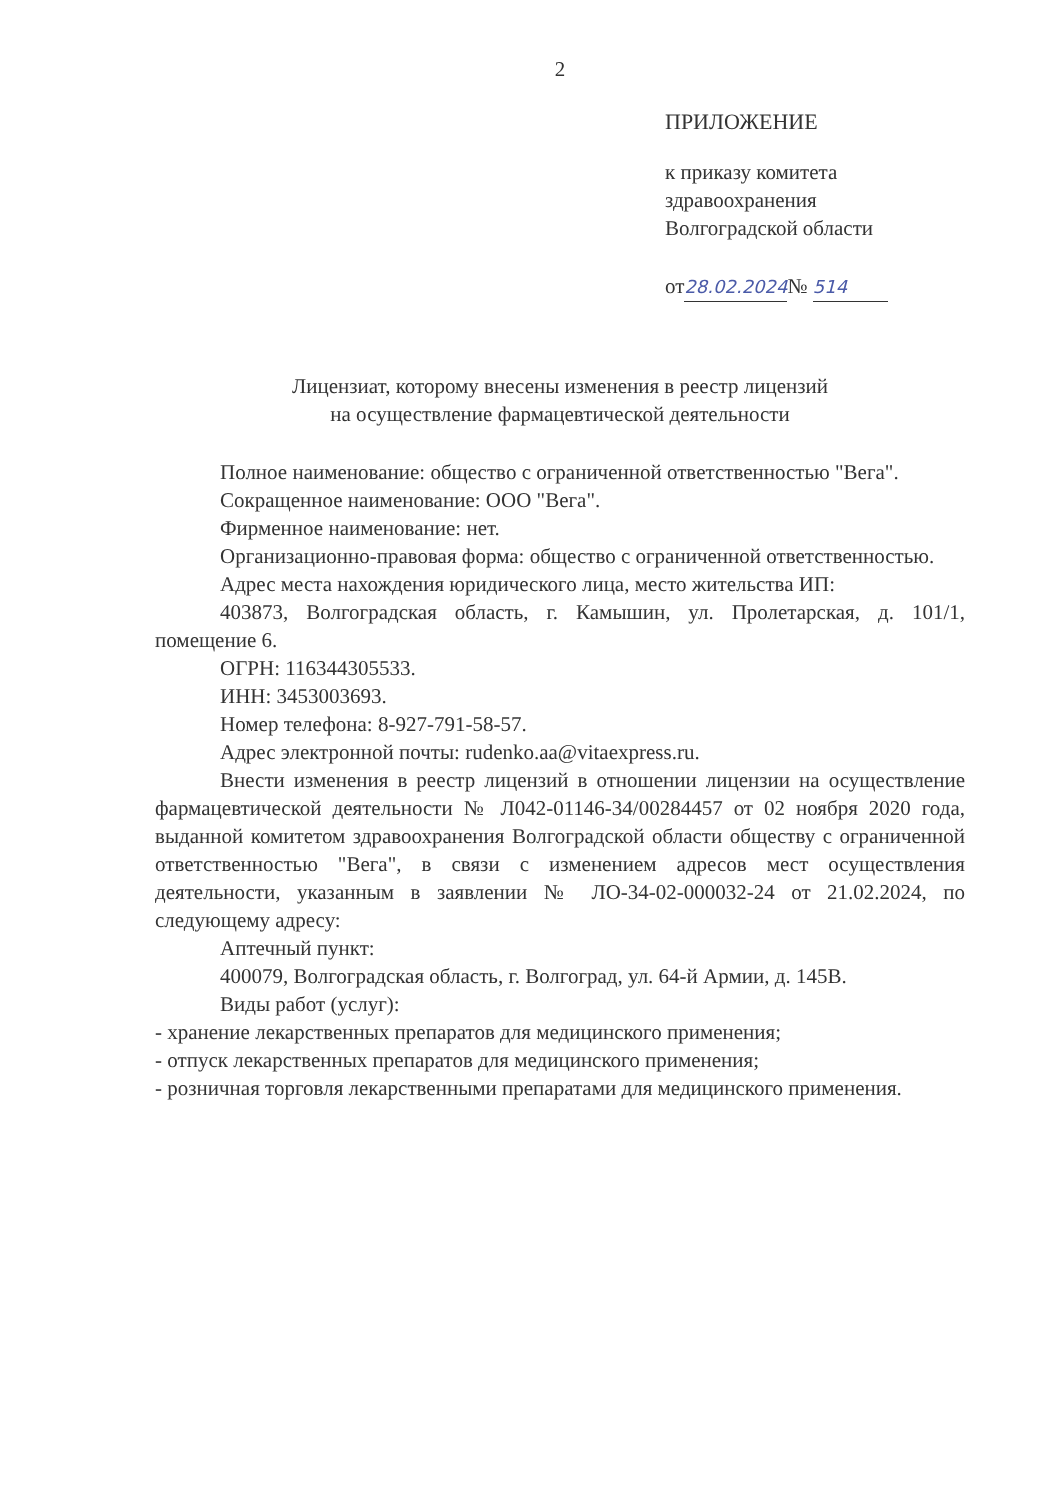2
ПРИЛОЖЕНИЕ
к приказу комитета
здравоохранения
Волгоградской области
от28.02.2024№ 514
Лицензиат, которому внесены изменения в реестр лицензий
на осуществление фармацевтической деятельности
Полное наименование: общество с ограниченной ответственностью "Вега".
Сокращенное наименование: ООО "Вега".
Фирменное наименование: нет.
Организационно-правовая форма: общество с ограниченной ответственностью.
Адрес места нахождения юридического лица, место жительства ИП:
403873, Волгоградская область, г. Камышин, ул. Пролетарская, д. 101/1, помещение 6.
ОГРН: 116344305533.
ИНН: 3453003693.
Номер телефона: 8-927-791-58-57.
Адрес электронной почты: rudenko.aa@vitaexpress.ru.
Внести изменения в реестр лицензий в отношении лицензии на осуществление фармацевтической деятельности № Л042-01146-34/00284457 от 02 ноября 2020 года, выданной комитетом здравоохранения Волгоградской области обществу с ограниченной ответственностью "Вега", в связи с изменением адресов мест осуществления деятельности, указанным в заявлении № ЛО-34-02-000032-24 от 21.02.2024, по следующему адресу:
Аптечный пункт:
400079, Волгоградская область, г. Волгоград, ул. 64-й Армии, д. 145В.
Виды работ (услуг):
- хранение лекарственных препаратов для медицинского применения;
- отпуск лекарственных препаратов для медицинского применения;
- розничная торговля лекарственными препаратами для медицинского применения.